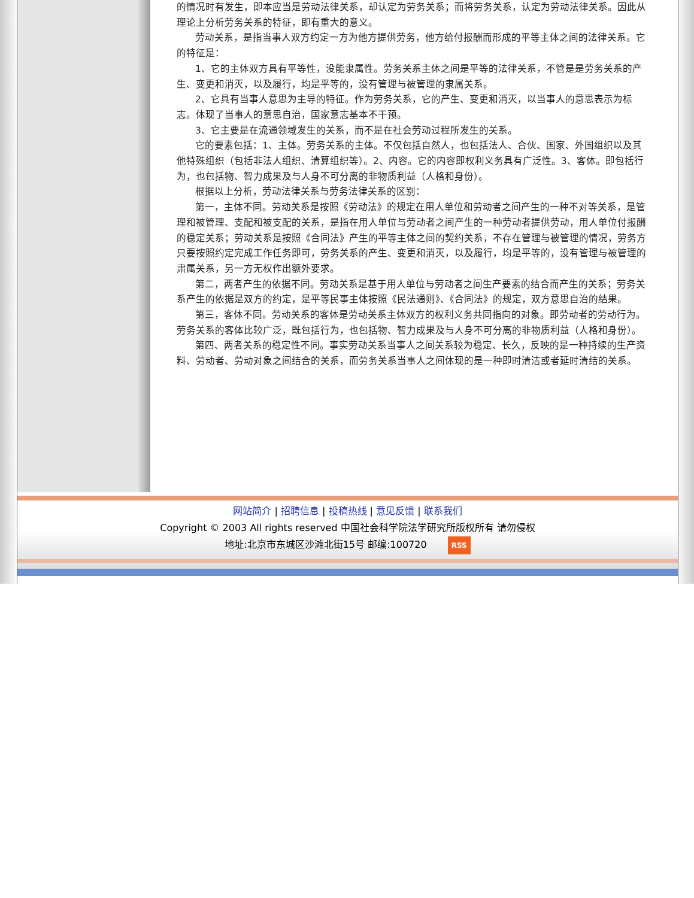的情况时有发生，即本应当是劳动法律关系，却认定为劳务关系；而将劳务关系，认定为劳动法律关系。因此从理论上分析劳务关系的特征，即有重大的意义。
劳动关系，是指当事人双方约定一方为他方提供劳务，他方给付报酬而形成的平等主体之间的法律关系。它的特征是：
1、它的主体双方具有平等性，没能隶属性。劳务关系主体之间是平等的法律关系，不管是是劳务关系的产生、变更和消灭，以及履行，均是平等的，没有管理与被管理的隶属关系。
2、它具有当事人意思为主导的特征。作为劳务关系，它的产生、变更和消灭，以当事人的意思表示为标志。体现了当事人的意思自治，国家意志基本不干预。
3、它主要是在流通领域发生的关系，而不是在社会劳动过程所发生的关系。
它的要素包括：1、主体。劳务关系的主体。不仅包括自然人，也包括法人、合伙、国家、外国组织以及其他特殊组织（包括非法人组织、清算组织等）。2、内容。它的内容即权利义务具有广泛性。3、客体。即包括行为，也包括物、智力成果及与人身不可分离的非物质利益（人格和身份）。
根据以上分析，劳动法律关系与劳务法律关系的区别：
第一，主体不同。劳动关系是按照《劳动法》的规定在用人单位和劳动者之间产生的一种不对等关系，是管理和被管理、支配和被支配的关系，是指在用人单位与劳动者之间产生的一种劳动者提供劳动，用人单位付报酬的稳定关系；劳动关系是按照《合同法》产生的平等主体之间的契约关系，不存在管理与被管理的情况，劳务方只要按照约定完成工作任务即可，劳务关系的产生、变更和消灭，以及履行，均是平等的，没有管理与被管理的肃属关系，另一方无权作出额外要求。
第二，两者产生的依据不同。劳动关系是基于用人单位与劳动者之间生产要素的结合而产生的关系；劳务关系产生的依据是双方的约定，是平等民事主体按照《民法通则》、《合同法》的规定，双方意思自治的结果。
第三，客体不同。劳动关系的客体是劳动关系主体双方的权利义务共同指向的对象。即劳动者的劳动行为。劳务关系的客体比较广泛，既包括行为，也包括物、智力成果及与人身不可分离的非物质利益（人格和身份）。
第四、两者关系的稳定性不同。事实劳动关系当事人之间关系较为稳定、长久，反映的是一种持续的生产资料、劳动者、劳动对象之间结合的关系，而劳务关系当事人之间体现的是一种即时清洁或者延时清结的关系。
网站简介 | 招聘信息 | 投稿热线 | 意见反馈 | 联系我们
Copyright © 2003 All rights reserved 中国社会科学院法学研究所版权所有 请勿侵权
地址:北京市东城区沙滩北街15号 邮编:100720 RSS